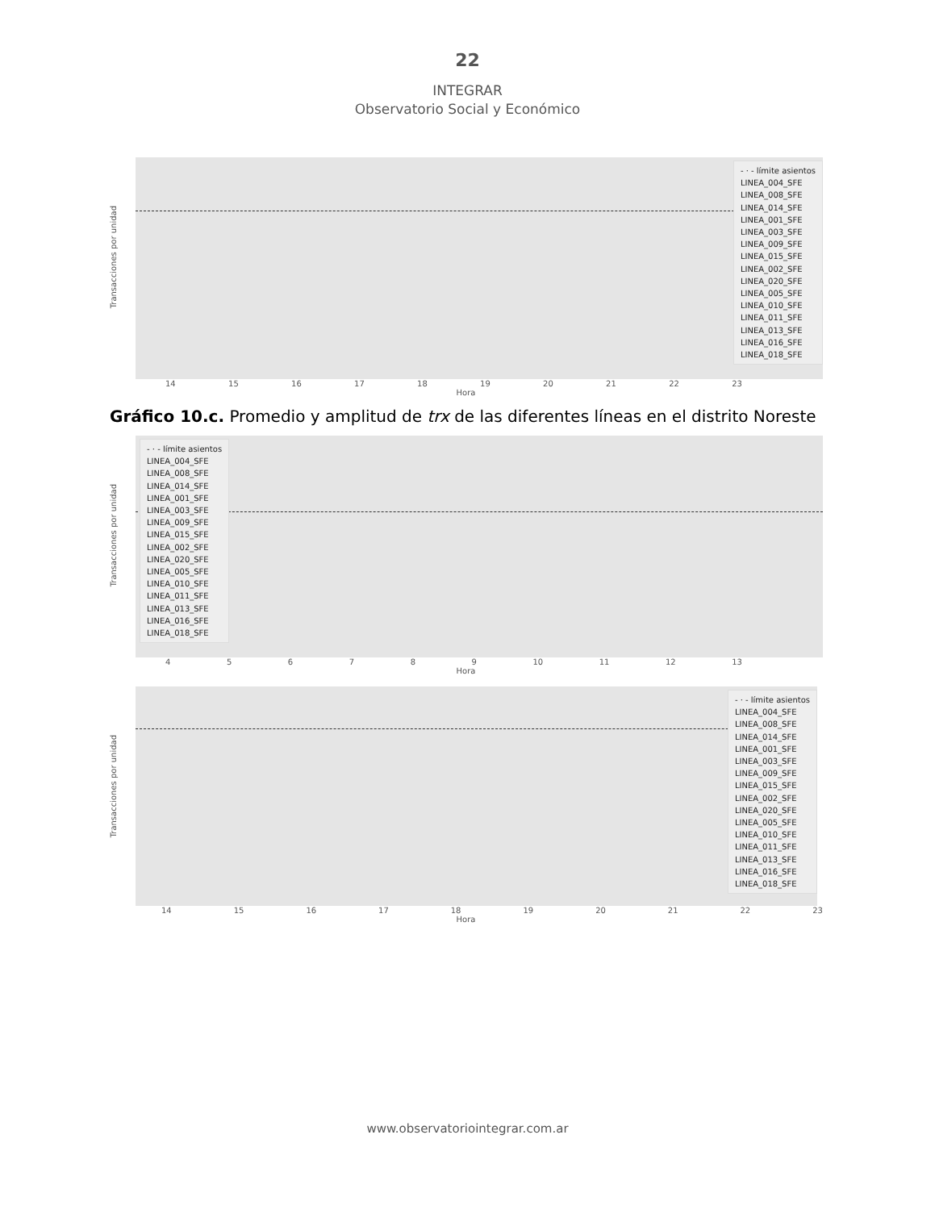22
INTEGRAR
Observatorio Social y Económico
Transacciones por unidad
- · - límite asientos
LINEA_004_SFE
LINEA_008_SFE
LINEA_014_SFE
LINEA_001_SFE
LINEA_003_SFE
LINEA_009_SFE
LINEA_015_SFE
LINEA_002_SFE
LINEA_020_SFE
LINEA_005_SFE
LINEA_010_SFE
LINEA_011_SFE
LINEA_013_SFE
LINEA_016_SFE
LINEA_018_SFE
14 15 16 17 18 19 20 21 22 23
Hora
Gráfico 10.c. Promedio y amplitud de trx de las diferentes líneas en el distrito Noreste
Transacciones por unidad
- · - límite asientos
LINEA_004_SFE
LINEA_008_SFE
LINEA_014_SFE
LINEA_001_SFE
LINEA_003_SFE
LINEA_009_SFE
LINEA_015_SFE
LINEA_002_SFE
LINEA_020_SFE
LINEA_005_SFE
LINEA_010_SFE
LINEA_011_SFE
LINEA_013_SFE
LINEA_016_SFE
LINEA_018_SFE
4 5 6 7 8 9 10 11 12 13
Hora
Transacciones por unidad
- · - límite asientos
LINEA_004_SFE
LINEA_008_SFE
LINEA_014_SFE
LINEA_001_SFE
LINEA_003_SFE
LINEA_009_SFE
LINEA_015_SFE
LINEA_002_SFE
LINEA_020_SFE
LINEA_005_SFE
LINEA_010_SFE
LINEA_011_SFE
LINEA_013_SFE
LINEA_016_SFE
LINEA_018_SFE
14 15 16 17 18 19 20 21 22 23
Hora
www.observatoriointegrar.com.ar